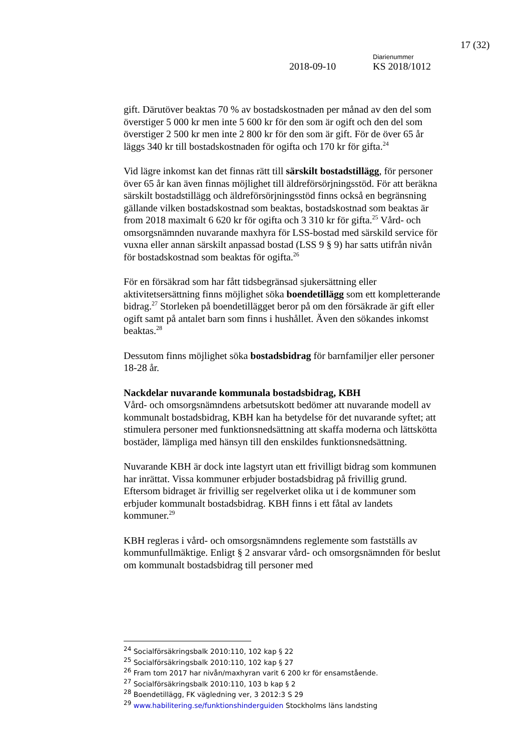17 (32)
Diarienummer
2018-09-10 KS 2018/1012
gift. Därutöver beaktas 70 % av bostadskostnaden per månad av den del som överstiger 5 000 kr men inte 5 600 kr för den som är ogift och den del som överstiger 2 500 kr men inte 2 800 kr för den som är gift. För de över 65 år läggs 340 kr till bostadskostnaden för ogifta och 170 kr för gifta.<sup>24</sup>
Vid lägre inkomst kan det finnas rätt till särskilt bostadstillägg, för personer över 65 år kan även finnas möjlighet till äldreförsörjningsstöd. För att beräkna särskilt bostadstillägg och äldreförsörjningsstöd finns också en begränsning gällande vilken bostadskostnad som beaktas, bostadskostnad som beaktas är from 2018 maximalt 6 620 kr för ogifta och 3 310 kr för gifta.<sup>25</sup> Vård- och omsorgsnämnden nuvarande maxhyra för LSS-bostad med särskild service för vuxna eller annan särskilt anpassad bostad (LSS 9 § 9) har satts utifrån nivån för bostadskostnad som beaktas för ogifta.<sup>26</sup>
För en försäkrad som har fått tidsbegränsad sjukersättning eller aktivitetsersättning finns möjlighet söka boendetillägg som ett kompletterande bidrag.<sup>27</sup> Storleken på boendetillägget beror på om den försäkrade är gift eller ogift samt på antalet barn som finns i hushållet. Även den sökandes inkomst beaktas.<sup>28</sup>
Dessutom finns möjlighet söka bostadsbidrag för barnfamiljer eller personer 18-28 år.
Nackdelar nuvarande kommunala bostadsbidrag, KBH
Vård- och omsorgsnämndens arbetsutskott bedömer att nuvarande modell av kommunalt bostadsbidrag, KBH kan ha betydelse för det nuvarande syftet; att stimulera personer med funktionsnedsättning att skaffa moderna och lättskötta bostäder, lämpliga med hänsyn till den enskildes funktionsnedsättning.
Nuvarande KBH är dock inte lagstyrt utan ett frivilligt bidrag som kommunen har inrättat. Vissa kommuner erbjuder bostadsbidrag på frivillig grund. Eftersom bidraget är frivillig ser regelverket olika ut i de kommuner som erbjuder kommunalt bostadsbidrag. KBH finns i ett fåtal av landets kommuner.<sup>29</sup>
KBH regleras i vård- och omsorgsnämndens reglemente som fastställs av kommunfullmäktige. Enligt § 2 ansvarar vård- och omsorgsnämnden för beslut om kommunalt bostadsbidrag till personer med
<sup>24</sup> Socialförsäkringsbalk 2010:110, 102 kap § 22
<sup>25</sup> Socialförsäkringsbalk 2010:110, 102 kap § 27
<sup>26</sup> Fram tom 2017 har nivån/maxhyran varit 6 200 kr för ensamstående.
<sup>27</sup> Socialförsäkringsbalk 2010:110, 103 b kap § 2
<sup>28</sup> Boendetillägg, FK vägledning ver, 3 2012:3 S 29
<sup>29</sup> www.habilitering.se/funktionshinderguiden Stockholms läns landsting